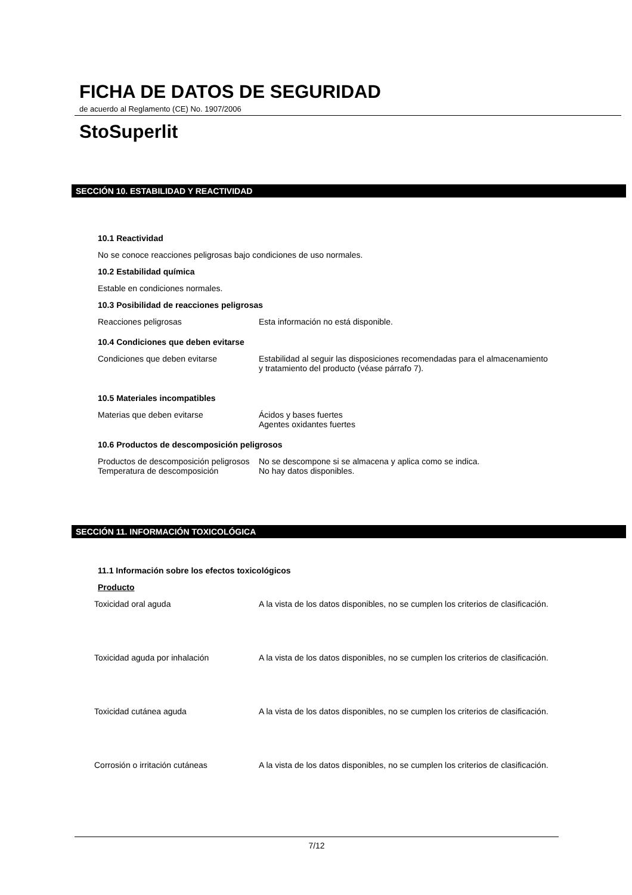FICHA DE DATOS DE SEGURIDAD
de acuerdo al Reglamento (CE) No. 1907/2006
StoSuperlit
SECCIÓN 10. ESTABILIDAD Y REACTIVIDAD
10.1 Reactividad
No se conoce reacciones peligrosas bajo condiciones de uso normales.
10.2 Estabilidad química
Estable en condiciones normales.
10.3 Posibilidad de reacciones peligrosas
| Reacciones peligrosas | Esta información no está disponible. |
10.4 Condiciones que deben evitarse
| Condiciones que deben evitarse | Estabilidad al seguir las disposiciones recomendadas para el almacenamiento y tratamiento del producto (véase párrafo 7). |
10.5 Materiales incompatibles
| Materias que deben evitarse | Ácidos y bases fuertes Agentes oxidantes fuertes |
10.6 Productos de descomposición peligrosos
| Productos de descomposición peligrosos | No se descompone si se almacena y aplica como se indica. |
| Temperatura de descomposición | No hay datos disponibles. |
SECCIÓN 11. INFORMACIÓN TOXICOLÓGICA
11.1 Información sobre los efectos toxicológicos
Producto
| Toxicidad oral aguda | A la vista de los datos disponibles, no se cumplen los criterios de clasificación. |
| Toxicidad aguda por inhalación | A la vista de los datos disponibles, no se cumplen los criterios de clasificación. |
| Toxicidad cutánea aguda | A la vista de los datos disponibles, no se cumplen los criterios de clasificación. |
| Corrosión o irritación cutáneas | A la vista de los datos disponibles, no se cumplen los criterios de clasificación. |
7/12